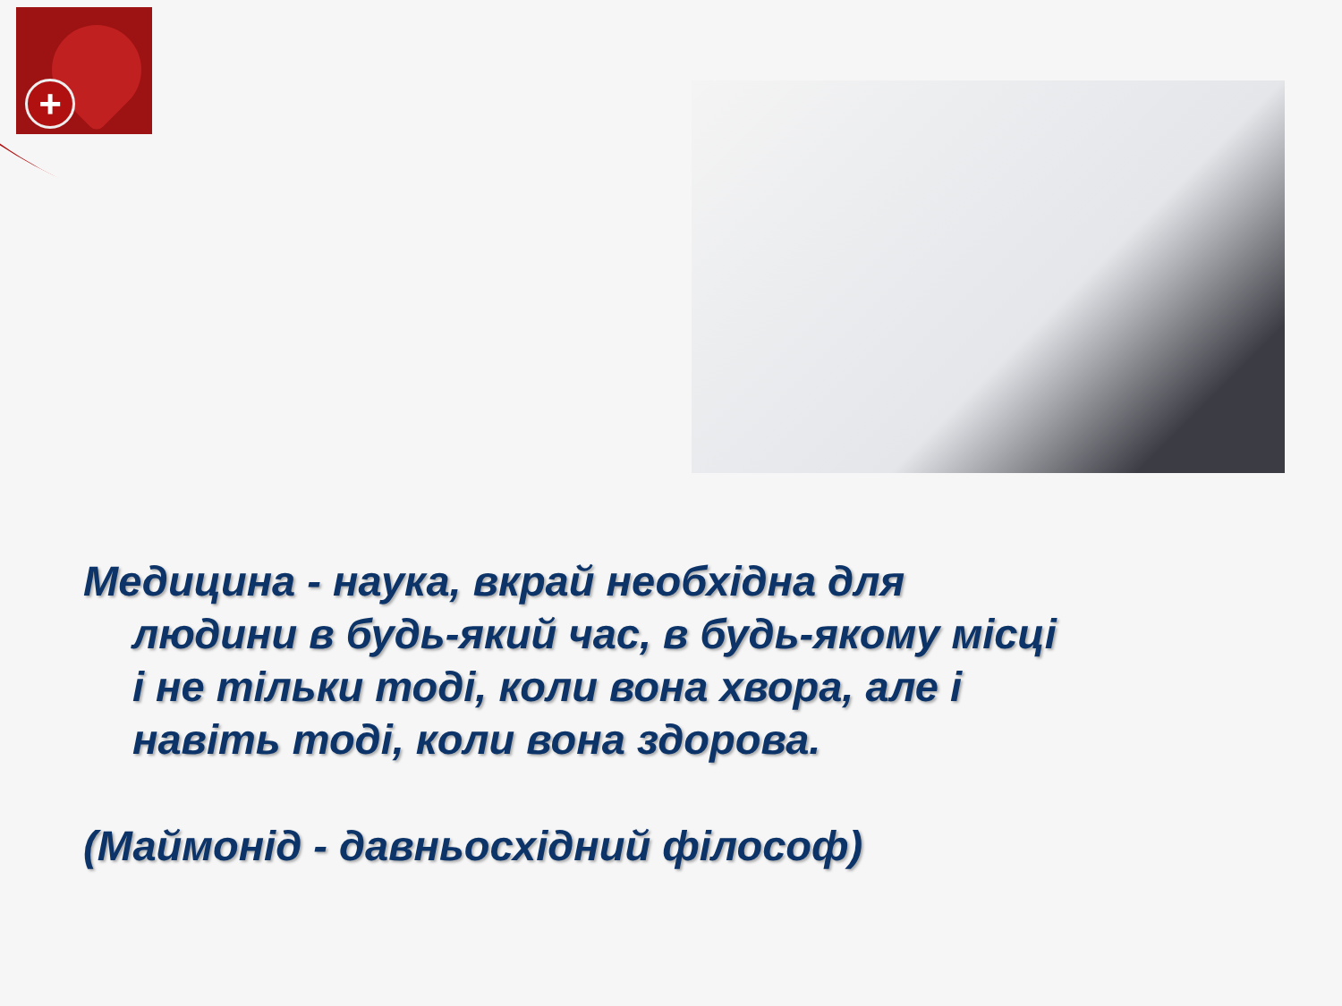+
Медицина - наука, вкрай необхідна для людини в будь-який час, в будь-якому місці і не тільки тоді, коли вона хвора, але і навіть тоді, коли вона здорова.
(Маймонід - давньосхідний філософ)